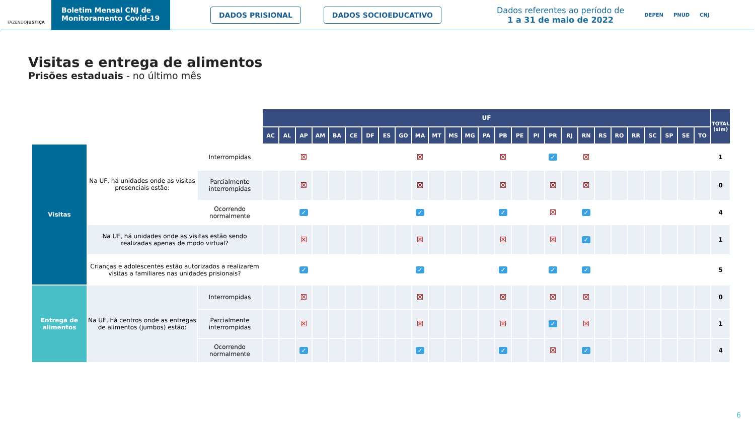FAZENDOJUSTIÇA
Boletim Mensal CNJ de
Monitoramento Covid-19
DADOS PRISIONAL DADOS SOCIOEDUCATIVO
Dados referentes ao período de
1 a 31 de maio de 2022
DEPEN PNUD CNJ
Visitas e entrega de alimentos
Prisões estaduais - no último mês
| | | | UF | | | | | | | | | | | | | | | | | | | | | | | | | | | TOTAL (sim) |
| | | | AC | AL | AP | AM | BA | CE | DF | ES | GO | MA | MT | MS | MG | PA | PB | PE | PI | PR | RJ | RN | RS | RO | RR | SC | SP | SE | TO | |
| Visitas | Na UF, há unidades onde as visitas presenciais estão: | Interrompidas | | | ☒ | | | | | | | ☒ | | | | | ☒ | | | ✓ | | ☒ | | | | | | | | 1 |
| | | Parcialmente interrompidas | | | ☒ | | | | | | | ☒ | | | | | ☒ | | | ☒ | | ☒ | | | | | | | | 0 |
| | | Ocorrendo normalmente | | | ✓ | | | | | | | ✓ | | | | | ✓ | | | ☒ | | ✓ | | | | | | | | 4 |
| | Na UF, há unidades onde as visitas estão sendo realizadas apenas de modo virtual? | | | | ☒ | | | | | | | ☒ | | | | | ☒ | | | ☒ | | ✓ | | | | | | | | 1 |
| | Crianças e adolescentes estão autorizados a realizarem visitas a familiares nas unidades prisionais? | | | | ✓ | | | | | | | ✓ | | | | | ✓ | | | ✓ | | ✓ | | | | | | | | 5 |
| Entrega de alimentos | Na UF, há centros onde as entregas de alimentos (jumbos) estão: | Interrompidas | | | ☒ | | | | | | | ☒ | | | | | ☒ | | | ☒ | | ☒ | | | | | | | | 0 |
| | | Parcialmente interrompidas | | | ☒ | | | | | | | ☒ | | | | | ☒ | | | ✓ | | ☒ | | | | | | | | 1 |
| | | Ocorrendo normalmente | | | ✓ | | | | | | | ✓ | | | | | ✓ | | | ☒ | | ✓ | | | | | | | | 4 |
6